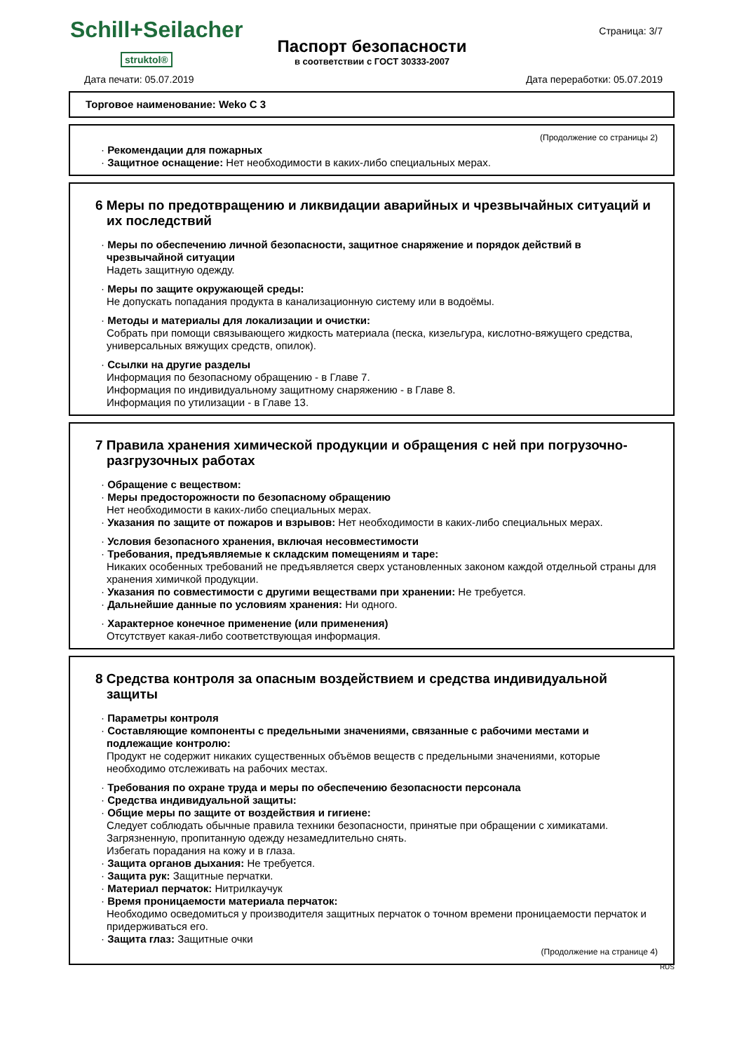Schill+Seilacher
struktol®
Паспорт безопасности
в соответствии с ГОСТ 30333-2007
Страница: 3/7
Дата печати: 05.07.2019 Дата переработки: 05.07.2019
Торговое наименование: Weko C 3
(Продолжение со страницы 2)
· Рекомендации для пожарных
· Защитное оснащение: Нет необходимости в каких-либо специальных мерах.
6 Меры по предотвращению и ликвидации аварийных и чрезвычайных ситуаций и их последствий
· Меры по обеспечению личной безопасности, защитное снаряжение и порядок действий в чрезвычайной ситуации
Надеть защитную одежду.
· Меры по защите окружающей среды:
Не допускать попадания продукта в канализационную систему или в водоёмы.
· Методы и материалы для локализации и очистки:
Собрать при помощи связывающего жидкость материала (песка, кизельгура, кислотно-вяжущего средства, универсальных вяжущих средств, опилок).
· Ссылки на другие разделы
Информация по безопасному обращению - в Главе 7.
Информация по индивидуальному защитному снаряжению - в Главе 8.
Информация по утилизации - в Главе 13.
7 Правила хранения химической продукции и обращения с ней при погрузочно-разгрузочных работах
· Обращение с веществом:
· Меры предосторожности по безопасному обращению
Нет необходимости в каких-либо специальных мерах.
· Указания по защите от пожаров и взрывов: Нет необходимости в каких-либо специальных мерах.
· Условия безопасного хранения, включая несовместимости
· Требования, предъявляемые к складским помещениям и таре:
Никаких особенных требований не предъявляется сверх установленных законом каждой отделньой страны для хранения химичкой продукции.
· Указания по совместимости с другими веществами при хранении: Не требуется.
· Дальнейшие данные по условиям хранения: Ни одного.
· Характерное конечное применение (или применения)
Отсутствует какая-либо соответствующая информация.
8 Средства контроля за опасным воздействием и средства индивидуальной защиты
· Параметры контроля
· Составляющие компоненты с предельными значениями, связанные с рабочими местами и подлежащие контролю:
Продукт не содержит никаких существенных объёмов веществ с предельными значениями, которые необходимо отслеживать на рабочих местах.
· Требования по охране труда и меры по обеспечению безопасности персонала
· Средства индивидуальной защиты:
· Общие меры по защите от воздействия и гигиене:
Следует соблюдать обычные правила техники безопасности, принятые при обращении с химикатами.
Загрязненную, пропитанную одежду незамедлительно снять.
Избегать порадания на кожу и в глаза.
· Защита органов дыхания: Не требуется.
· Защита рук: Защитные перчатки.
· Материал перчаток: Нитрилкаучук
· Время проницаемости материала перчаток:
Необходимо осведомиться у производителя защитных перчаток о точном времени проницаемости перчаток и придерживаться его.
· Защита глаз: Защитные очки
(Продолжение на странице 4)
RUS